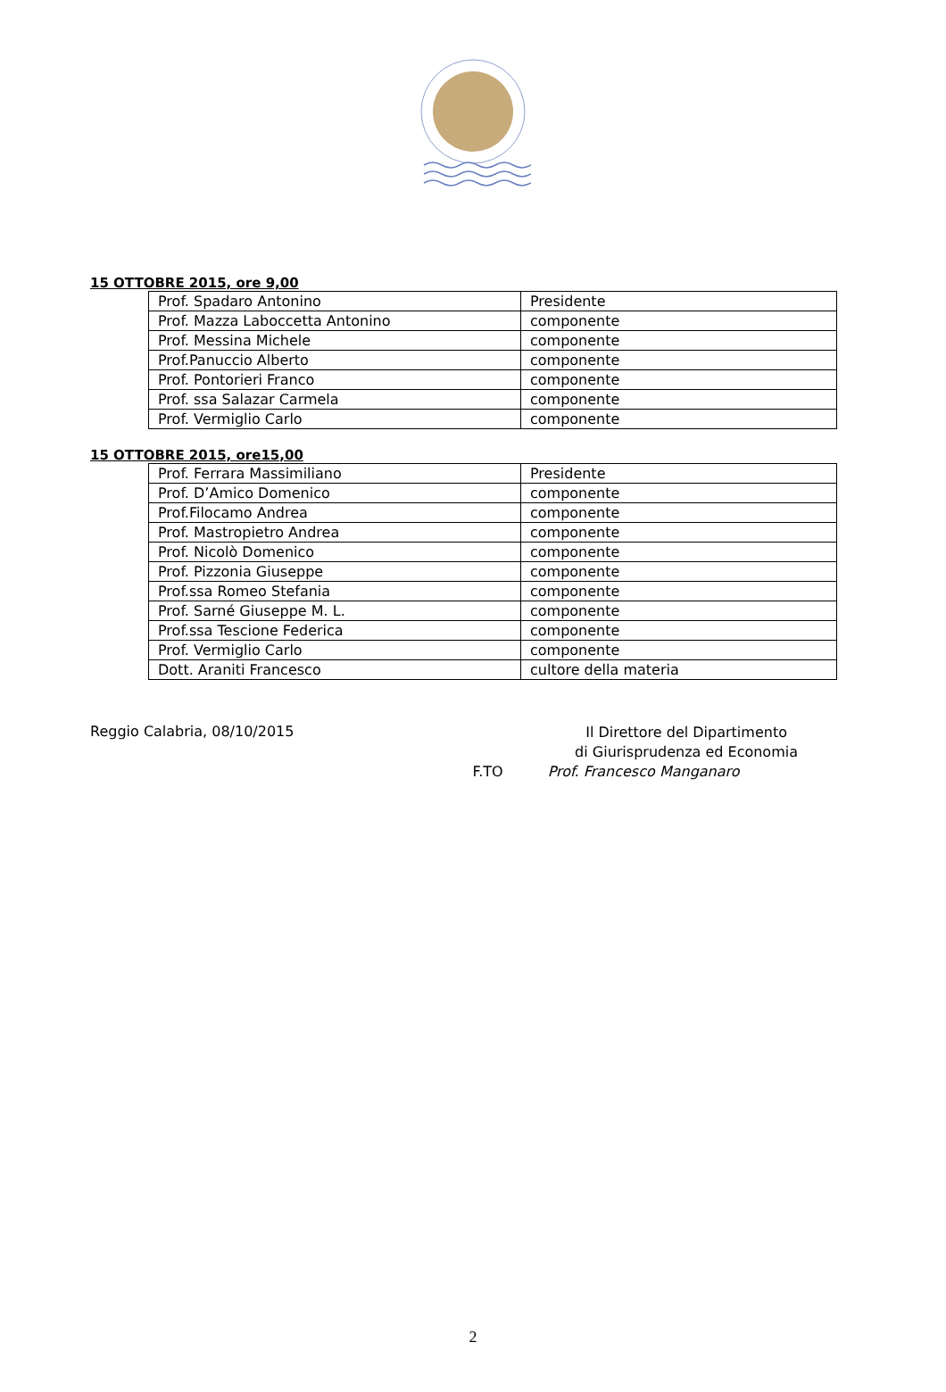15 OTTOBRE 2015, ore 9,00
| Prof. Spadaro Antonino | Presidente |
| Prof. Mazza Laboccetta Antonino | componente |
| Prof. Messina Michele | componente |
| Prof.Panuccio Alberto | componente |
| Prof. Pontorieri Franco | componente |
| Prof. ssa Salazar Carmela | componente |
| Prof. Vermiglio Carlo | componente |
15 OTTOBRE 2015, ore15,00
| Prof. Ferrara Massimiliano | Presidente |
| Prof. D’Amico Domenico | componente |
| Prof.Filocamo Andrea | componente |
| Prof. Mastropietro Andrea | componente |
| Prof. Nicolò Domenico | componente |
| Prof. Pizzonia Giuseppe | componente |
| Prof.ssa Romeo Stefania | componente |
| Prof. Sarné Giuseppe M. L. | componente |
| Prof.ssa Tescione Federica | componente |
| Prof. Vermiglio Carlo | componente |
| Dott. Araniti Francesco | cultore della materia |
Reggio Calabria, 08/10/2015
Il Direttore del Dipartimento
di Giurisprudenza ed Economia
F.TO Prof. Francesco Manganaro
2